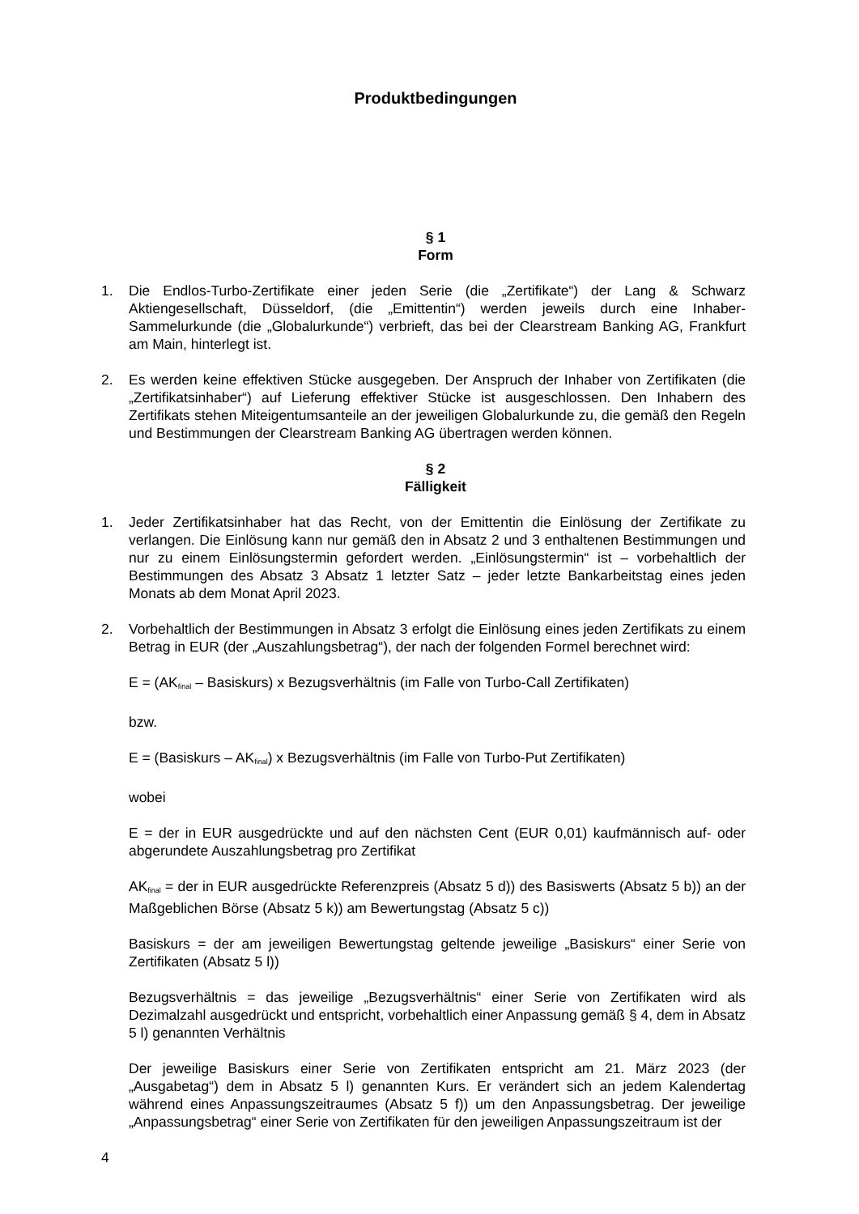Produktbedingungen
§ 1
Form
1. Die Endlos-Turbo-Zertifikate einer jeden Serie (die „Zertifikate“) der Lang & Schwarz Aktiengesellschaft, Düsseldorf, (die „Emittentin“) werden jeweils durch eine Inhaber-Sammelurkunde (die „Globalurkunde“) verbrieft, das bei der Clearstream Banking AG, Frankfurt am Main, hinterlegt ist.
2. Es werden keine effektiven Stücke ausgegeben. Der Anspruch der Inhaber von Zertifikaten (die „Zertifikatsinhaber“) auf Lieferung effektiver Stücke ist ausgeschlossen. Den Inhabern des Zertifikats stehen Miteigentumsanteile an der jeweiligen Globalurkunde zu, die gemäß den Regeln und Bestimmungen der Clearstream Banking AG übertragen werden können.
§ 2
Fälligkeit
1. Jeder Zertifikatsinhaber hat das Recht, von der Emittentin die Einlösung der Zertifikate zu verlangen. Die Einlösung kann nur gemäß den in Absatz 2 und 3 enthaltenen Bestimmungen und nur zu einem Einlösungstermin gefordert werden. „Einlösungstermin“ ist – vorbehaltlich der Bestimmungen des Absatz 3 Absatz 1 letzter Satz – jeder letzte Bankarbeitstag eines jeden Monats ab dem Monat April 2023.
2. Vorbehaltlich der Bestimmungen in Absatz 3 erfolgt die Einlösung eines jeden Zertifikats zu einem Betrag in EUR (der „Auszahlungsbetrag“), der nach der folgenden Formel berechnet wird:
E = (AK<sub>final</sub> – Basiskurs) x Bezugsverhältnis (im Falle von Turbo-Call Zertifikaten)
bzw.
E = (Basiskurs – AK<sub>final</sub>) x Bezugsverhältnis (im Falle von Turbo-Put Zertifikaten)
wobei
E = der in EUR ausgedrückte und auf den nächsten Cent (EUR 0,01) kaufmännisch auf- oder abgerundete Auszahlungsbetrag pro Zertifikat
AK<sub>final</sub> = der in EUR ausgedrückte Referenzpreis (Absatz 5 d)) des Basiswerts (Absatz 5 b)) an der Maßgeblichen Börse (Absatz 5 k)) am Bewertungstag (Absatz 5 c))
Basiskurs = der am jeweiligen Bewertungstag geltende jeweilige „Basiskurs“ einer Serie von Zertifikaten (Absatz 5 l))
Bezugsverhältnis = das jeweilige „Bezugsverhältnis“ einer Serie von Zertifikaten wird als Dezimalzahl ausgedrückt und entspricht, vorbehaltlich einer Anpassung gemäß § 4, dem in Absatz 5 l) genannten Verhältnis
Der jeweilige Basiskurs einer Serie von Zertifikaten entspricht am 21. März 2023 (der „Ausgabetag“) dem in Absatz 5 l) genannten Kurs. Er verändert sich an jedem Kalendertag während eines Anpassungszeitraumes (Absatz 5 f)) um den Anpassungsbetrag. Der jeweilige „Anpassungsbetrag“ einer Serie von Zertifikaten für den jeweiligen Anpassungszeitraum ist der
4